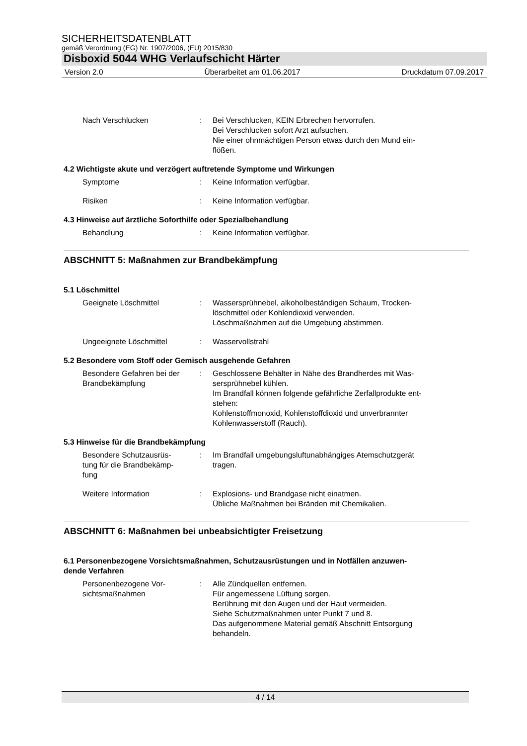SICHERHEITSDATENBLATT
gemäß Verordnung (EG) Nr. 1907/2006, (EU) 2015/830
Disboxid 5044 WHG Verlaufschicht Härter
Version 2.0 Überarbeitet am 01.06.2017 Druckdatum 07.09.2017
Nach Verschlucken : Bei Verschlucken, KEIN Erbrechen hervorrufen.
Bei Verschlucken sofort Arzt aufsuchen.
Nie einer ohnmächtigen Person etwas durch den Mund ein-
flößen.
4.2 Wichtigste akute und verzögert auftretende Symptome und Wirkungen
Symptome : Keine Information verfügbar.
Risiken : Keine Information verfügbar.
4.3 Hinweise auf ärztliche Soforthilfe oder Spezialbehandlung
Behandlung : Keine Information verfügbar.
ABSCHNITT 5: Maßnahmen zur Brandbekämpfung
5.1 Löschmittel
Geeignete Löschmittel : Wassersprühnebel, alkoholbeständigen Schaum, Trocken-
löschmittel oder Kohlendioxid verwenden.
Löschmaßnahmen auf die Umgebung abstimmen.
Ungeeignete Löschmittel : Wasservollstrahl
5.2 Besondere vom Stoff oder Gemisch ausgehende Gefahren
Besondere Gefahren bei der Brandbekämpfung
: Geschlossene Behälter in Nähe des Brandherdes mit Was-
sersprühnebel kühlen.
Im Brandfall können folgende gefährliche Zerfallprodukte ent-
stehen:
Kohlenstoffmonoxid, Kohlenstoffdioxid und unverbrannter
Kohlenwasserstoff (Rauch).
5.3 Hinweise für die Brandbekämpfung
Besondere Schutzausrüs-
tung für die Brandbekämp-
fung
: Im Brandfall umgebungsluftunabhängiges Atemschutzgerät
tragen.
Weitere Information : Explosions- und Brandgase nicht einatmen.
Übliche Maßnahmen bei Bränden mit Chemikalien.
ABSCHNITT 6: Maßnahmen bei unbeabsichtigter Freisetzung
6.1 Personenbezogene Vorsichtsmaßnahmen, Schutzausrüstungen und in Notfällen anzuwen-
dende Verfahren
Personenbezogene Vor-
sichtsmaßnahmen
: Alle Zündquellen entfernen.
Für angemessene Lüftung sorgen.
Berührung mit den Augen und der Haut vermeiden.
Siehe Schutzmaßnahmen unter Punkt 7 und 8.
Das aufgenommene Material gemäß Abschnitt Entsorgung
behandeln.
4 / 14